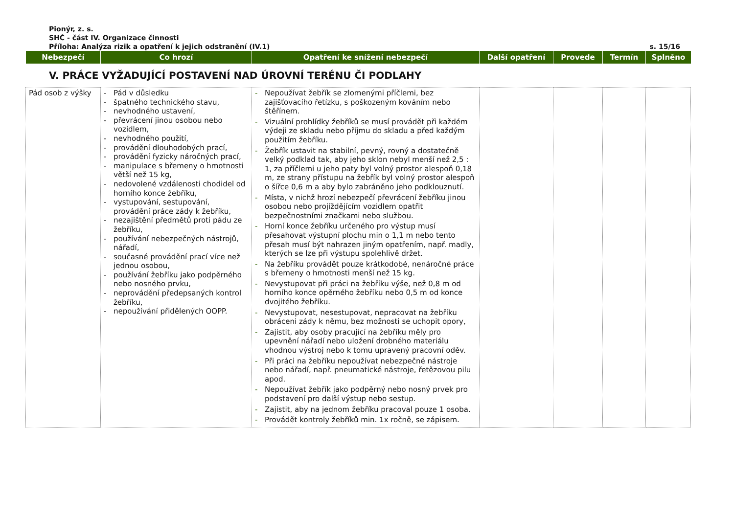Pionýr, z. s.
SHČ - část IV. Organizace činnosti
Příloha: Analýza rizik a opatření k jejich odstranění (IV.1) s. 15/16
| Nebezpečí | Co hrozí | Opatření ke snížení nebezpečí | Další opatření | Provede | Termín | Splněno |
| --- | --- | --- | --- | --- | --- | --- |
V. PRÁCE VYŽADUJÍCÍ POSTAVENÍ NAD ÚROVNÍ TERÉNU ČI PODLAHY
| Pád osob z výšky | - Pád v důsledku - špatného technického stavu, - nevhodného ustavení, - převrácení jinou osobou nebo vozidlem, - nevhodného použití, - provádění dlouhodobých prací, - provádění fyzicky náročných prací, - manipulace s břemeny o hmotnosti větší než 15 kg, - nedovolené vzdálenosti chodidel od horního konce žebříku, - vystupování, sestupování, provádění práce zády k žebříku, - nezajištění předmětů proti pádu ze žebříku, - používání nebezpečných nástrojů, nářadí, - současné provádění prací více než jednou osobou, - používání žebříku jako podpěrného nebo nosného prvku, - neprovádění předepsaných kontrol žebříku, - nepoužívání přidělených OOPP. | - Nepoužívat žebřík se zlomenými příčlemi, bez zajišťovacího řetízku, s poškozeným kováním nebo štěřínem. - Vizuální prohlídky žebříků se musí provádět při každém výdeji ze skladu nebo příjmu do skladu a před každým použitím žebříku. - Žebřík ustavit na stabilní, pevný, rovný a dostatečně velký podklad tak, aby jeho sklon nebyl menší než 2,5 : 1, za příčlemi u jeho paty byl volný prostor alespoň 0,18 m, ze strany přístupu na žebřík byl volný prostor alespoň o šířce 0,6 m a aby bylo zabráněno jeho podklouznutí. - Místa, v nichž hrozí nebezpečí převrácení žebříku jinou osobou nebo projíždějícím vozidlem opatřit bezpečnostními značkami nebo službou. - Horní konce žebříku určeného pro výstup musí přesahovat výstupní plochu min o 1,1 m nebo tento přesah musí být nahrazen jiným opatřením, např. madly, kterých se lze při výstupu spolehlivě držet. - Na žebříku provádět pouze krátkodobé, nenáročné práce s břemeny o hmotnosti menší než 15 kg. - Nevystupovat při práci na žebříku výše, než 0,8 m od horního konce opěrného žebříku nebo 0,5 m od konce dvojitého žebříku. - Nevystupovat, nesestupovat, nepracovat na žebříku obráceni zády k němu, bez možnosti se uchopit opory, - Zajistit, aby osoby pracující na žebříku měly pro upevnění nářadí nebo uložení drobného materiálu vhodnou výstroj nebo k tomu upravený pracovní oděv. - Při práci na žebříku nepoužívat nebezpečné nástroje nebo nářadí, např. pneumatické nástroje, řetězovou pilu apod. - Nepoužívat žebřík jako podpěrný nebo nosný prvek pro podstavení pro další výstup nebo sestup. - Zajistit, aby na jednom žebříku pracoval pouze 1 osoba. - Provádět kontroly žebříků min. 1x ročně, se zápisem. | | | | |